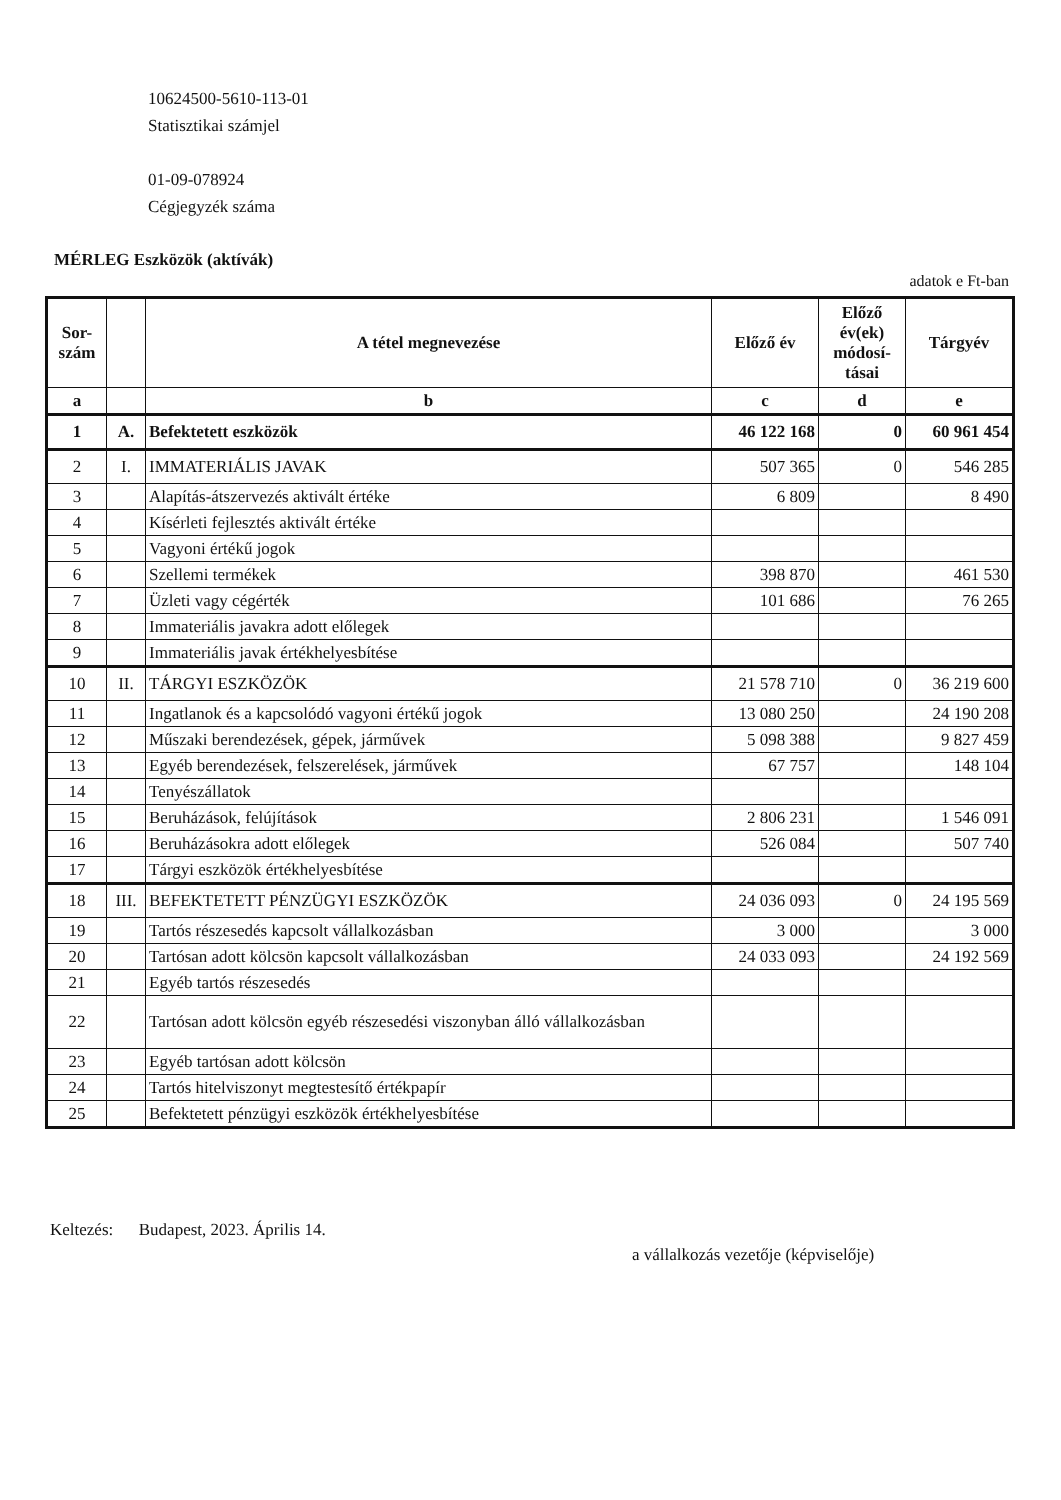10624500-5610-113-01
Statisztikai számjel
01-09-078924
Cégjegyzék száma
MÉRLEG Eszközök (aktívák)
adatok e Ft-ban
| Sor- szám | | A tétel megnevezése | Előző év | Előző év(ek) módosí-tásai | Tárgyév |
| --- | --- | --- | --- | --- | --- |
| a | | b | c | d | e |
| 1 | A. | Befektetett eszközök | 46 122 168 | 0 | 60 961 454 |
| 2 | I. | IMMATERIÁLIS JAVAK | 507 365 | 0 | 546 285 |
| 3 | | Alapítás-átszervezés aktivált értéke | 6 809 | | 8 490 |
| 4 | | Kísérleti fejlesztés aktivált értéke | | | |
| 5 | | Vagyoni értékű jogok | | | |
| 6 | | Szellemi termékek | 398 870 | | 461 530 |
| 7 | | Üzleti vagy cégérték | 101 686 | | 76 265 |
| 8 | | Immateriális javakra adott előlegek | | | |
| 9 | | Immateriális javak értékhelyesbítése | | | |
| 10 | II. | TÁRGYI ESZKÖZÖK | 21 578 710 | 0 | 36 219 600 |
| 11 | | Ingatlanok és a kapcsolódó vagyoni értékű jogok | 13 080 250 | | 24 190 208 |
| 12 | | Műszaki berendezések, gépek, járművek | 5 098 388 | | 9 827 459 |
| 13 | | Egyéb berendezések, felszerelések, járművek | 67 757 | | 148 104 |
| 14 | | Tenyészállatok | | | |
| 15 | | Beruházások, felújítások | 2 806 231 | | 1 546 091 |
| 16 | | Beruházásokra adott előlegek | 526 084 | | 507 740 |
| 17 | | Tárgyi eszközök értékhelyesbítése | | | |
| 18 | III. | BEFEKTETETT PÉNZÜGYI ESZKÖZÖK | 24 036 093 | 0 | 24 195 569 |
| 19 | | Tartós részesedés kapcsolt vállalkozásban | 3 000 | | 3 000 |
| 20 | | Tartósan adott kölcsön kapcsolt vállalkozásban | 24 033 093 | | 24 192 569 |
| 21 | | Egyéb tartós részesedés | | | |
| 22 | | Tartósan adott kölcsön egyéb részesedési viszonyban álló vállalkozásban | | | |
| 23 | | Egyéb tartósan adott kölcsön | | | |
| 24 | | Tartós hitelviszonyt megtestesítő értékpapír | | | |
| 25 | | Befektetett pénzügyi eszközök értékhelyesbítése | | | |
Keltezés: Budapest, 2023. Április 14.
a vállalkozás vezetője (képviselője)